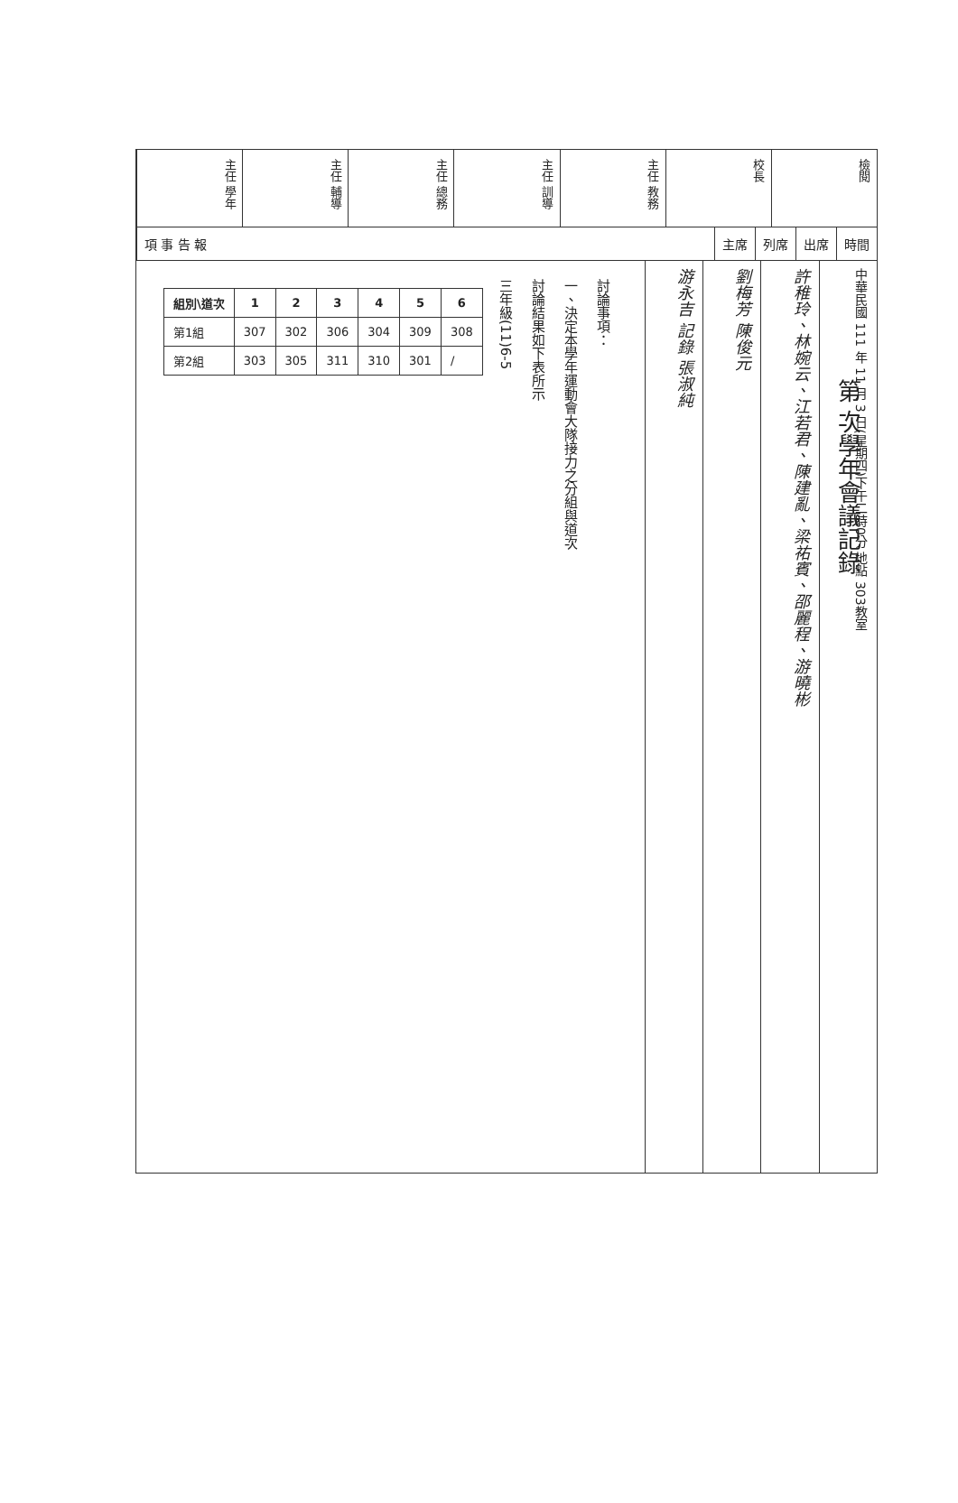主任 學年
主任 輔導
主任 總務
主任 訓導
主任 教務
校長
檢閱
項 事 告 報 主席 列席 出席 時間
討論事項：
一、決定本學年運動會大隊接力之分組與道次
討論結果如下表所示
三年級(11)6-5
| 組別\道次 | 1 | 2 | 3 | 4 | 5 | 6 |
| --- | --- | --- | --- | --- | --- | --- |
| 第1組 | 307 | 302 | 306 | 304 | 309 | 308 |
| 第2組 | 303 | 305 | 311 | 310 | 301 | / |
游永吉 記錄 張淑純
劉梅芳 陳俊元
許稚玲、林婉云、江若君、陳建亂、梁祐賓、邵麗程、游曉彬
中華民國 111 年 11 月 3 日(星期四)下午二時0分 地點 303教室
第 次學年會議記錄